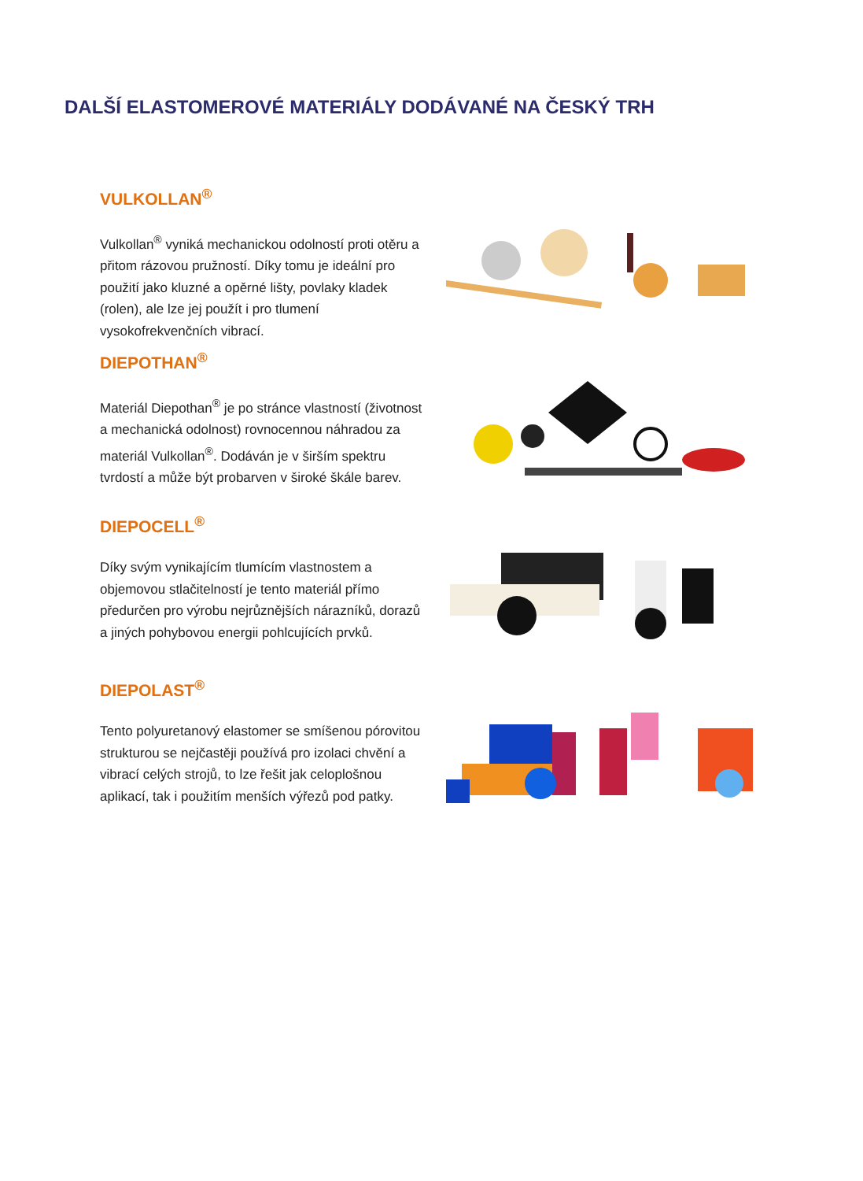DALŠÍ ELASTOMEROVÉ MATERIÁLY DODÁVANÉ NA ČESKÝ TRH
VULKOLLAN<sup>®</sup>
Vulkollan<sup>®</sup> vyniká mechanickou odolností proti otěru a přitom rázovou pružností. Díky tomu je ideální pro použití jako kluzné a opěrné lišty, povlaky kladek (rolen), ale lze jej použít i pro tlumení vysokofrekvenčních vibrací.
DIEPOTHAN<sup>®</sup>
Materiál Diepothan<sup>®</sup> je po stránce vlastností (životnost a mechanická odolnost) rovnocennou náhradou za materiál Vulkollan<sup>®</sup>. Dodáván je v širším spektru tvrdostí a může být probarven v široké škále barev.
DIEPOCELL<sup>®</sup>
Díky svým vynikajícím tlumícím vlastnostem a objemovou stlačitelností je tento materiál přímo předurčen pro výrobu nejrůznějších nárazníků, dorazů a jiných pohybovou energii pohlcujících prvků.
DIEPOLAST<sup>®</sup>
Tento polyuretanový elastomer se smíšenou pórovitou strukturou se nejčastěji používá pro izolaci chvění a vibrací celých strojů, to lze řešit jak celoplošnou aplikací, tak i použitím menších výřezů pod patky.